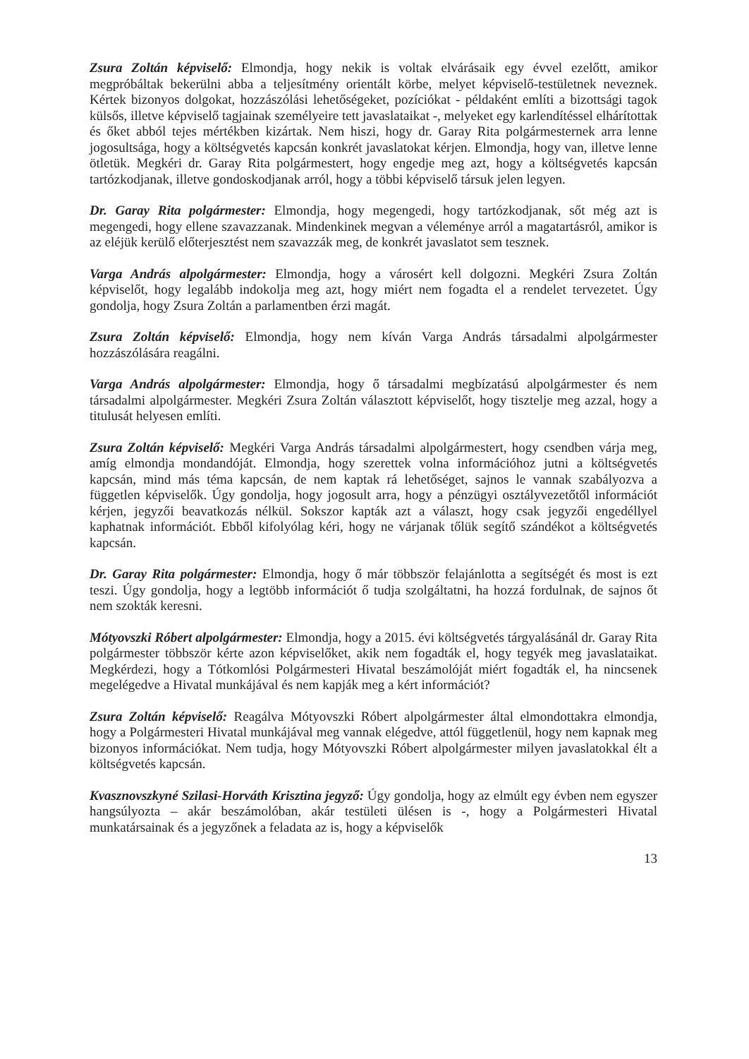Zsura Zoltán képviselő: Elmondja, hogy nekik is voltak elvárásaik egy évvel ezelőtt, amikor megpróbáltak bekerülni abba a teljesítmény orientált körbe, melyet képviselő-testületnek neveznek. Kértek bizonyos dolgokat, hozzászólási lehetőségeket, pozíciókat - példaként említi a bizottsági tagok külsős, illetve képviselő tagjainak személyeire tett javaslataikat -, melyeket egy karlendítéssel elhárítottak és őket abból tejes mértékben kizártak. Nem hiszi, hogy dr. Garay Rita polgármesternek arra lenne jogosultsága, hogy a költségvetés kapcsán konkrét javaslatokat kérjen. Elmondja, hogy van, illetve lenne ötletük. Megkéri dr. Garay Rita polgármestert, hogy engedje meg azt, hogy a költségvetés kapcsán tartózkodjanak, illetve gondoskodjanak arról, hogy a többi képviselő társuk jelen legyen.
Dr. Garay Rita polgármester: Elmondja, hogy megengedi, hogy tartózkodjanak, sőt még azt is megengedi, hogy ellene szavazzanak. Mindenkinek megvan a véleménye arról a magatartásról, amikor is az eléjük kerülő előterjesztést nem szavazzák meg, de konkrét javaslatot sem tesznek.
Varga András alpolgármester: Elmondja, hogy a városért kell dolgozni. Megkéri Zsura Zoltán képviselőt, hogy legalább indokolja meg azt, hogy miért nem fogadta el a rendelet tervezetet. Úgy gondolja, hogy Zsura Zoltán a parlamentben érzi magát.
Zsura Zoltán képviselő: Elmondja, hogy nem kíván Varga András társadalmi alpolgármester hozzászólására reagálni.
Varga András alpolgármester: Elmondja, hogy ő társadalmi megbízatású alpolgármester és nem társadalmi alpolgármester. Megkéri Zsura Zoltán választott képviselőt, hogy tisztelje meg azzal, hogy a titulusát helyesen említi.
Zsura Zoltán képviselő: Megkéri Varga András társadalmi alpolgármestert, hogy csendben várja meg, amíg elmondja mondandóját. Elmondja, hogy szerettek volna információhoz jutni a költségvetés kapcsán, mind más téma kapcsán, de nem kaptak rá lehetőséget, sajnos le vannak szabályozva a független képviselők. Úgy gondolja, hogy jogosult arra, hogy a pénzügyi osztályvezetőtől információt kérjen, jegyzői beavatkozás nélkül. Sokszor kapták azt a választ, hogy csak jegyzői engedéllyel kaphatnak információt. Ebből kifolyólag kéri, hogy ne várjanak tőlük segítő szándékot a költségvetés kapcsán.
Dr. Garay Rita polgármester: Elmondja, hogy ő már többször felajánlotta a segítségét és most is ezt teszi. Úgy gondolja, hogy a legtöbb információt ő tudja szolgáltatni, ha hozzá fordulnak, de sajnos őt nem szokták keresni.
Mótyovszki Róbert alpolgármester: Elmondja, hogy a 2015. évi költségvetés tárgyalásánál dr. Garay Rita polgármester többször kérte azon képviselőket, akik nem fogadták el, hogy tegyék meg javaslataikat. Megkérdezi, hogy a Tótkomlósi Polgármesteri Hivatal beszámolóját miért fogadták el, ha nincsenek megelégedve a Hivatal munkájával és nem kapják meg a kért információt?
Zsura Zoltán képviselő: Reagálva Mótyovszki Róbert alpolgármester által elmondottakra elmondja, hogy a Polgármesteri Hivatal munkájával meg vannak elégedve, attól függetlenül, hogy nem kapnak meg bizonyos információkat. Nem tudja, hogy Mótyovszki Róbert alpolgármester milyen javaslatokkal élt a költségvetés kapcsán.
Kvasznovszkyné Szilasi-Horváth Krisztina jegyző: Úgy gondolja, hogy az elmúlt egy évben nem egyszer hangsúlyozta – akár beszámolóban, akár testületi ülésen is -, hogy a Polgármesteri Hivatal munkatársainak és a jegyzőnek a feladata az is, hogy a képviselők
13